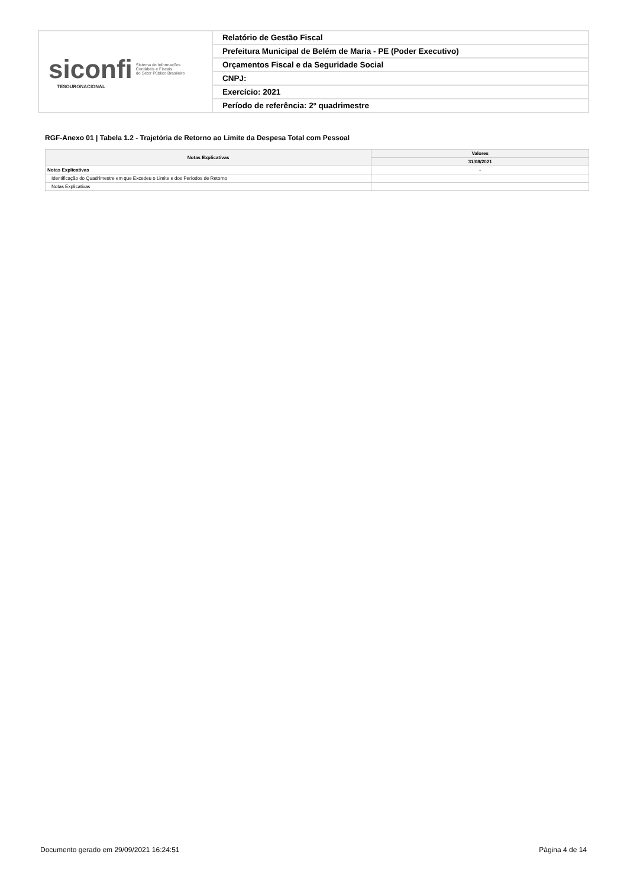| siconfi Sistema de Informações Contábeis e Fiscais do Setor Público Brasileiro TESOURONACIONAL | Relatório de Gestão Fiscal |
| | Prefeitura Municipal de Belém de Maria - PE (Poder Executivo) |
| | Orçamentos Fiscal e da Seguridade Social |
| | CNPJ: |
| | Exercício: 2021 |
| | Período de referência: 2º quadrimestre |
RGF-Anexo 01 | Tabela 1.2 - Trajetória de Retorno ao Limite da Despesa Total com Pessoal
| Notas Explicativas | Valores |
| --- | --- |
| | 31/08/2021 |
| Notas Explicativas | - |
| Identificação do Quadrimestre em que Excedeu o Limite e dos Períodos de Retorno | |
| Notas Explicativas | |
Documento gerado em 29/09/2021 16:24:51 Página 4 de 14